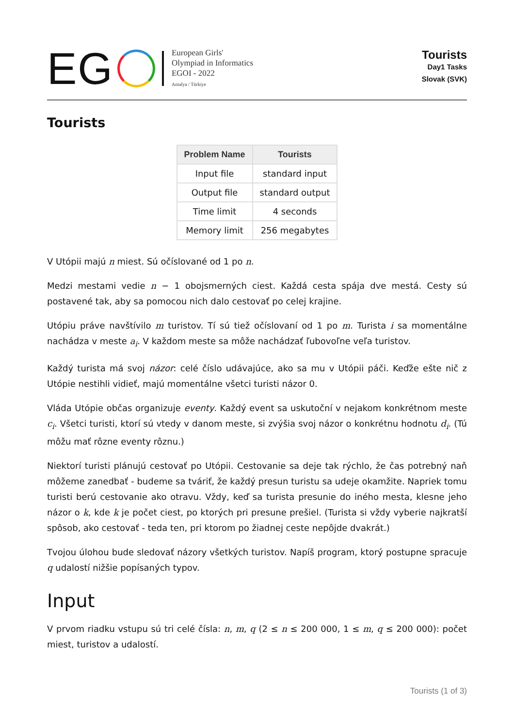EG
European Girls'
Olympiad in Informatics
EGOI - 2022
Antalya / Türkiye
Tourists
Day1 Tasks
Slovak (SVK)
Tourists
| Problem Name | Tourists |
| --- | --- |
| Input file | standard input |
| Output file | standard output |
| Time limit | 4 seconds |
| Memory limit | 256 megabytes |
V Utópii majú n miest. Sú očíslované od 1 po n.
Medzi mestami vedie n − 1 obojsmerných ciest. Každá cesta spája dve mestá. Cesty sú postavené tak, aby sa pomocou nich dalo cestovať po celej krajine.
Utópiu práve navštívilo m turistov. Tí sú tiež očíslovaní od 1 po m. Turista i sa momentálne nachádza v meste a<sub>i</sub>. V každom meste sa môže nachádzať ľubovoľne veľa turistov.
Každý turista má svoj názor: celé číslo udávajúce, ako sa mu v Utópii páči. Keďže ešte nič z Utópie nestihli vidieť, majú momentálne všetci turisti názor 0.
Vláda Utópie občas organizuje eventy. Každý event sa uskutoční v nejakom konkrétnom meste c<sub>i</sub>. Všetci turisti, ktorí sú vtedy v danom meste, si zvýšia svoj názor o konkrétnu hodnotu d<sub>i</sub>. (Tú môžu mať rôzne eventy rôznu.)
Niektorí turisti plánujú cestovať po Utópii. Cestovanie sa deje tak rýchlo, že čas potrebný naň môžeme zanedbať - budeme sa tváriť, že každý presun turistu sa udeje okamžite. Napriek tomu turisti berú cestovanie ako otravu. Vždy, keď sa turista presunie do iného mesta, klesne jeho názor o k, kde k je počet ciest, po ktorých pri presune prešiel. (Turista si vždy vyberie najkratší spôsob, ako cestovať - teda ten, pri ktorom po žiadnej ceste nepôjde dvakrát.)
Tvojou úlohou bude sledovať názory všetkých turistov. Napíš program, ktorý postupne spracuje q udalostí nižšie popísaných typov.
Input
V prvom riadku vstupu sú tri celé čísla: n, m, q (2 ≤ n ≤ 200 000, 1 ≤ m, q ≤ 200 000): počet miest, turistov a udalostí.
Tourists (1 of 3)